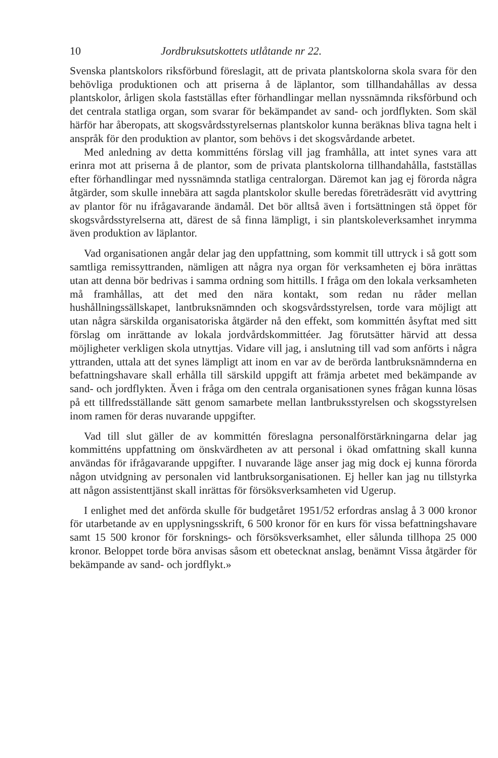10 Jordbruksutskottets utlåtande nr 22.
Svenska plantskolors riksförbund föreslagit, att de privata plantskolorna skola svara för den behövliga produktionen och att priserna å de läplantor, som tillhandahållas av dessa plantskolor, årligen skola fastställas efter förhandlingar mellan nyssnämnda riksförbund och det centrala statliga organ, som svarar för bekämpandet av sand- och jordflykten. Som skäl härför har åberopats, att skogsvårdsstyrelsernas plantskolor kunna beräknas bliva tagna helt i anspråk för den produktion av plantor, som behövs i det skogsvårdande arbetet.
Med anledning av detta kommitténs förslag vill jag framhålla, att intet synes vara att erinra mot att priserna å de plantor, som de privata plantskolorna tillhandahålla, fastställas efter förhandlingar med nyssnämnda statliga centralorgan. Däremot kan jag ej förorda några åtgärder, som skulle innebära att sagda plantskolor skulle beredas företrädesrätt vid avyttring av plantor för nu ifrågavarande ändamål. Det bör alltså även i fortsättningen stå öppet för skogsvårdsstyrelserna att, därest de så finna lämpligt, i sin plantskoleverksamhet inrymma även produktion av läplantor.
Vad organisationen angår delar jag den uppfattning, som kommit till uttryck i så gott som samtliga remissyttranden, nämligen att några nya organ för verksamheten ej böra inrättas utan att denna bör bedrivas i samma ordning som hittills. I fråga om den lokala verksamheten må framhållas, att det med den nära kontakt, som redan nu råder mellan hushållningssällskapet, lantbruksnämnden och skogsvårdsstyrelsen, torde vara möjligt att utan några särskilda organisatoriska åtgärder nå den effekt, som kommittén åsyftat med sitt förslag om inrättande av lokala jordvårdskommittéer. Jag förutsätter härvid att dessa möjligheter verkligen skola utnyttjas. Vidare vill jag, i anslutning till vad som anförts i några yttranden, uttala att det synes lämpligt att inom en var av de berörda lantbruksnämnderna en befattningshavare skall erhålla till särskild uppgift att främja arbetet med bekämpande av sand- och jordflykten. Även i fråga om den centrala organisationen synes frågan kunna lösas på ett tillfredsställande sätt genom samarbete mellan lantbruksstyrelsen och skogsstyrelsen inom ramen för deras nuvarande uppgifter.
Vad till slut gäller de av kommittén föreslagna personalförstärkningarna delar jag kommitténs uppfattning om önskvärdheten av att personal i ökad omfattning skall kunna användas för ifrågavarande uppgifter. I nuvarande läge anser jag mig dock ej kunna förorda någon utvidgning av personalen vid lantbruksorganisationen. Ej heller kan jag nu tillstyrka att någon assistenttjänst skall inrättas för försöksverksamheten vid Ugerup.
I enlighet med det anförda skulle för budgetåret 1951/52 erfordras anslag å 3 000 kronor för utarbetande av en upplysningsskrift, 6 500 kronor för en kurs för vissa befattningshavare samt 15 500 kronor för forsknings- och försöksverksamhet, eller sålunda tillhopa 25 000 kronor. Beloppet torde böra anvisas såsom ett obetecknat anslag, benämnt Vissa åtgärder för bekämpande av sand- och jordflykt.»